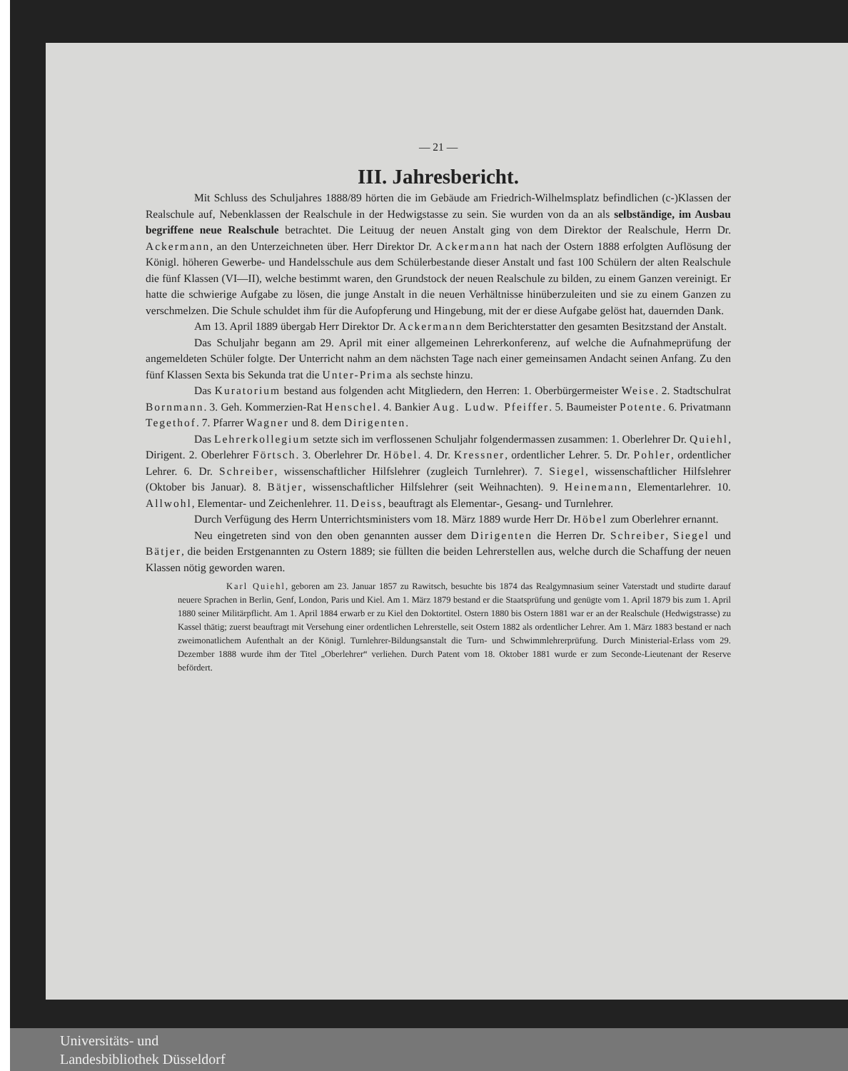— 21 —
III. Jahresbericht.
Mit Schluss des Schuljahres 1888/89 hörten die im Gebäude am Friedrich-Wilhelmsplatz befindlichen (c-)Klassen der Realschule auf, Nebenklassen der Realschule in der Hedwigstasse zu sein. Sie wurden von da an als selbständige, im Ausbau begriffene neue Realschule betrachtet. Die Leituug der neuen Anstalt ging von dem Direktor der Realschule, Herrn Dr. Ackermann, an den Unterzeichneten über. Herr Direktor Dr. Ackermann hat nach der Ostern 1888 erfolgten Auflösung der Königl. höheren Gewerbe- und Handelsschule aus dem Schülerbestande dieser Anstalt und fast 100 Schülern der alten Realschule die fünf Klassen (VI—II), welche bestimmt waren, den Grundstock der neuen Realschule zu bilden, zu einem Ganzen vereinigt. Er hatte die schwierige Aufgabe zu lösen, die junge Anstalt in die neuen Verhältnisse hinüberzuleiten und sie zu einem Ganzen zu verschmelzen. Die Schule schuldet ihm für die Aufopferung und Hingebung, mit der er diese Aufgabe gelöst hat, dauernden Dank.
Am 13. April 1889 übergab Herr Direktor Dr. Ackermann dem Berichterstatter den gesamten Besitzstand der Anstalt.
Das Schuljahr begann am 29. April mit einer allgemeinen Lehrerkonferenz, auf welche die Aufnahmeprüfung der angemeldeten Schüler folgte. Der Unterricht nahm an dem nächsten Tage nach einer gemeinsamen Andacht seinen Anfang. Zu den fünf Klassen Sexta bis Sekunda trat die Unter-Prima als sechste hinzu.
Das Kuratorium bestand aus folgenden acht Mitgliedern, den Herren: 1. Oberbürgermeister Weise. 2. Stadtschulrat Bornmann. 3. Geh. Kommerzien-Rat Henschel. 4. Bankier Aug. Ludw. Pfeiffer. 5. Baumeister Potente. 6. Privatmann Tegethof. 7. Pfarrer Wagner und 8. dem Dirigenten.
Das Lehrerkollegium setzte sich im verflossenen Schuljahr folgendermassen zusammen: 1. Oberlehrer Dr. Quiehl, Dirigent. 2. Oberlehrer Förtsch. 3. Oberlehrer Dr. Höbel. 4. Dr. Kressner, ordentlicher Lehrer. 5. Dr. Pohler, ordentlicher Lehrer. 6. Dr. Schreiber, wissenschaftlicher Hilfslehrer (zugleich Turnlehrer). 7. Siegel, wissenschaftlicher Hilfslehrer (Oktober bis Januar). 8. Bätjer, wissenschaftlicher Hilfslehrer (seit Weihnachten). 9. Heinemann, Elementarlehrer. 10. Allwohl, Elementar- und Zeichenlehrer. 11. Deiss, beauftragt als Elementar-, Gesang- und Turnlehrer.
Durch Verfügung des Herrn Unterrichtsministers vom 18. März 1889 wurde Herr Dr. Höbel zum Oberlehrer ernannt.
Neu eingetreten sind von den oben genannten ausser dem Dirigenten die Herren Dr. Schreiber, Siegel und Bätjer, die beiden Erstgenannten zu Ostern 1889; sie füllten die beiden Lehrerstellen aus, welche durch die Schaffung der neuen Klassen nötig geworden waren.
Karl Quiehl, geboren am 23. Januar 1857 zu Rawitsch, besuchte bis 1874 das Realgymnasium seiner Vaterstadt und studirte darauf neuere Sprachen in Berlin, Genf, London, Paris und Kiel. Am 1. März 1879 bestand er die Staatsprüfung und genügte vom 1. April 1879 bis zum 1. April 1880 seiner Militärpflicht. Am 1. April 1884 erwarb er zu Kiel den Doktortitel. Ostern 1880 bis Ostern 1881 war er an der Realschule (Hedwigstrasse) zu Kassel thätig; zuerst beauftragt mit Versehung einer ordentlichen Lehrerstelle, seit Ostern 1882 als ordentlicher Lehrer. Am 1. März 1883 bestand er nach zweimonatlichem Aufenthalt an der Königl. Turnlehrer-Bildungsanstalt die Turn- und Schwimmlehrerprüfung. Durch Ministerial-Erlass vom 29. Dezember 1888 wurde ihm der Titel „Oberlehrer“ verliehen. Durch Patent vom 18. Oktober 1881 wurde er zum Seconde-Lieutenant der Reserve befördert.
Universitäts- und
Landesbibliothek Düsseldorf